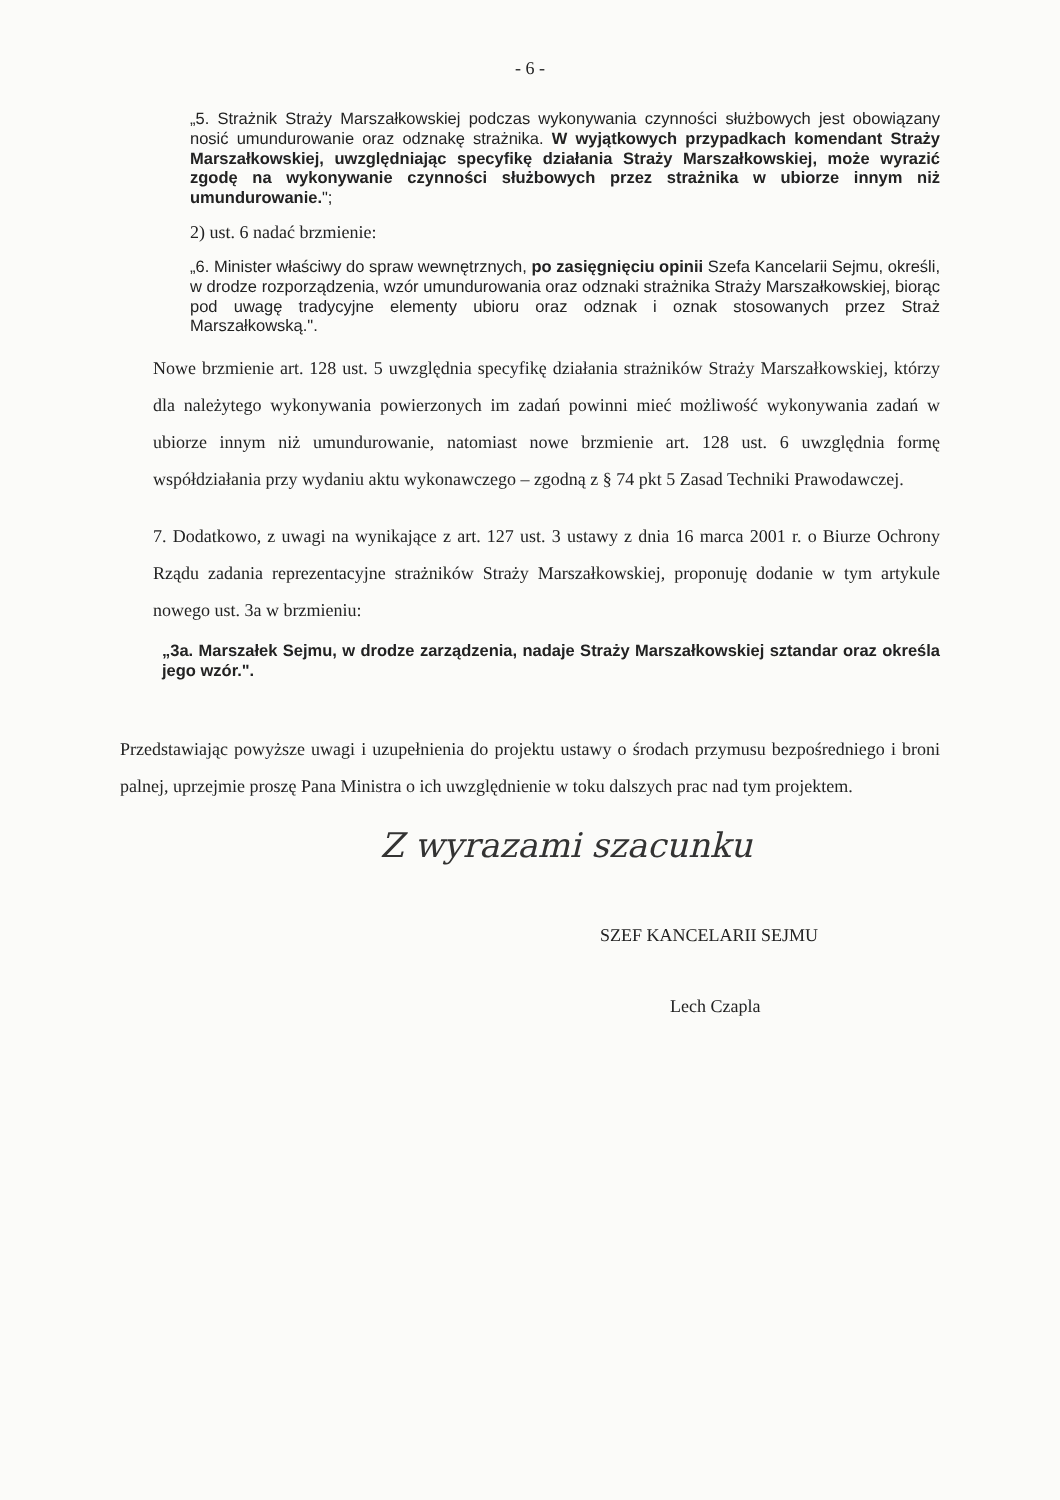- 6 -
„5. Strażnik Straży Marszałkowskiej podczas wykonywania czynności służbowych jest obowiązany nosić umundurowanie oraz odznakę strażnika. W wyjątkowych przypadkach komendant Straży Marszałkowskiej, uwzględniając specyfikę działania Straży Marszałkowskiej, może wyrazić zgodę na wykonywanie czynności służbowych przez strażnika w ubiorze innym niż umundurowanie.";
2) ust. 6 nadać brzmienie:
„6. Minister właściwy do spraw wewnętrznych, po zasięgnięciu opinii Szefa Kancelarii Sejmu, określi, w drodze rozporządzenia, wzór umundurowania oraz odznaki strażnika Straży Marszałkowskiej, biorąc pod uwagę tradycyjne elementy ubioru oraz odznak i oznak stosowanych przez Straż Marszałkowską.".
Nowe brzmienie art. 128 ust. 5 uwzględnia specyfikę działania strażników Straży Marszałkowskiej, którzy dla należytego wykonywania powierzonych im zadań powinni mieć możliwość wykonywania zadań w ubiorze innym niż umundurowanie, natomiast nowe brzmienie art. 128 ust. 6 uwzględnia formę współdziałania przy wydaniu aktu wykonawczego – zgodną z § 74 pkt 5 Zasad Techniki Prawodawczej.
7. Dodatkowo, z uwagi na wynikające z art. 127 ust. 3 ustawy z dnia 16 marca 2001 r. o Biurze Ochrony Rządu zadania reprezentacyjne strażników Straży Marszałkowskiej, proponuję dodanie w tym artykule nowego ust. 3a w brzmieniu:
„3a. Marszałek Sejmu, w drodze zarządzenia, nadaje Straży Marszałkowskiej sztandar oraz określa jego wzór.".
Przedstawiając powyższe uwagi i uzupełnienia do projektu ustawy o środach przymusu bezpośredniego i broni palnej, uprzejmie proszę Pana Ministra o ich uwzględnienie w toku dalszych prac nad tym projektem.
Z wyrazami szacunku
SZEF KANCELARII SEJMU
Lech Czapla